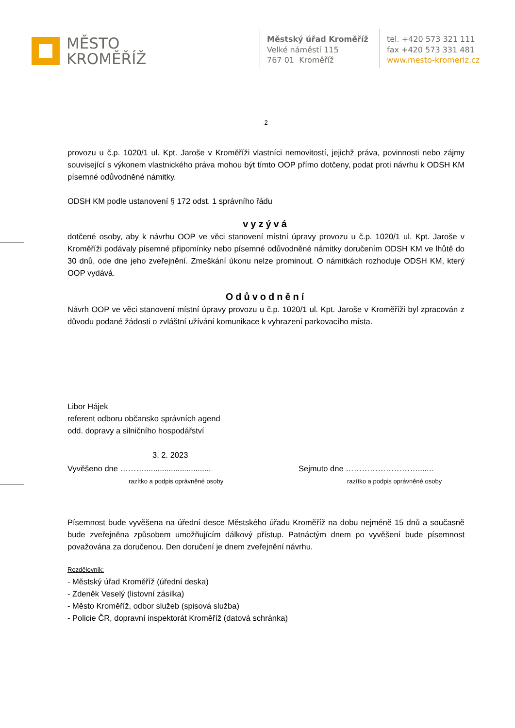MĚSTO
KROMĚŘÍŽ
Městský úřad Kroměříž
Velké náměstí 115
767 01 Kroměříž
tel. +420 573 321 111
fax +420 573 331 481
www.mesto-kromeriz.cz
-2-
provozu u č.p. 1020/1 ul. Kpt. Jaroše v Kroměříži vlastníci nemovitostí, jejichž práva, povinnosti nebo zájmy související s výkonem vlastnického práva mohou být tímto OOP přímo dotčeny, podat proti návrhu k ODSH KM písemné odůvodněné námitky.
ODSH KM podle ustanovení § 172 odst. 1 správního řádu
vyzývá
dotčené osoby, aby k návrhu OOP ve věci stanovení místní úpravy provozu u č.p. 1020/1 ul. Kpt. Jaroše v Kroměříži podávaly písemné připomínky nebo písemné odůvodněné námitky doručením ODSH KM ve lhůtě do 30 dnů, ode dne jeho zveřejnění. Zmeškání úkonu nelze prominout. O námitkách rozhoduje ODSH KM, který OOP vydává.
Odůvodnění
Návrh OOP ve věci stanovení místní úpravy provozu u č.p. 1020/1 ul. Kpt. Jaroše v Kroměříži byl zpracován z důvodu podané žádosti o zvláštní užívání komunikace k vyhrazení parkovacího místa.
Libor Hájek
referent odboru občansko správních agend
odd. dopravy a silničního hospodářství
3. 2. 2023
Vyvěšeno dne ………..............................
razítko a podpis oprávněné osoby
Sejmuto dne ……………………….......
razítko a podpis oprávněné osoby
Písemnost bude vyvěšena na úřední desce Městského úřadu Kroměříž na dobu nejméně 15 dnů a současně bude zveřejněna způsobem umožňujícím dálkový přístup. Patnáctým dnem po vyvěšení bude písemnost považována za doručenou. Den doručení je dnem zveřejnění návrhu.
Rozdělovník:
- Městský úřad Kroměříž (úřední deska)
- Zdeněk Veselý (listovní zásilka)
- Město Kroměříž, odbor služeb (spisová služba)
- Policie ČR, dopravní inspektorát Kroměříž (datová schránka)